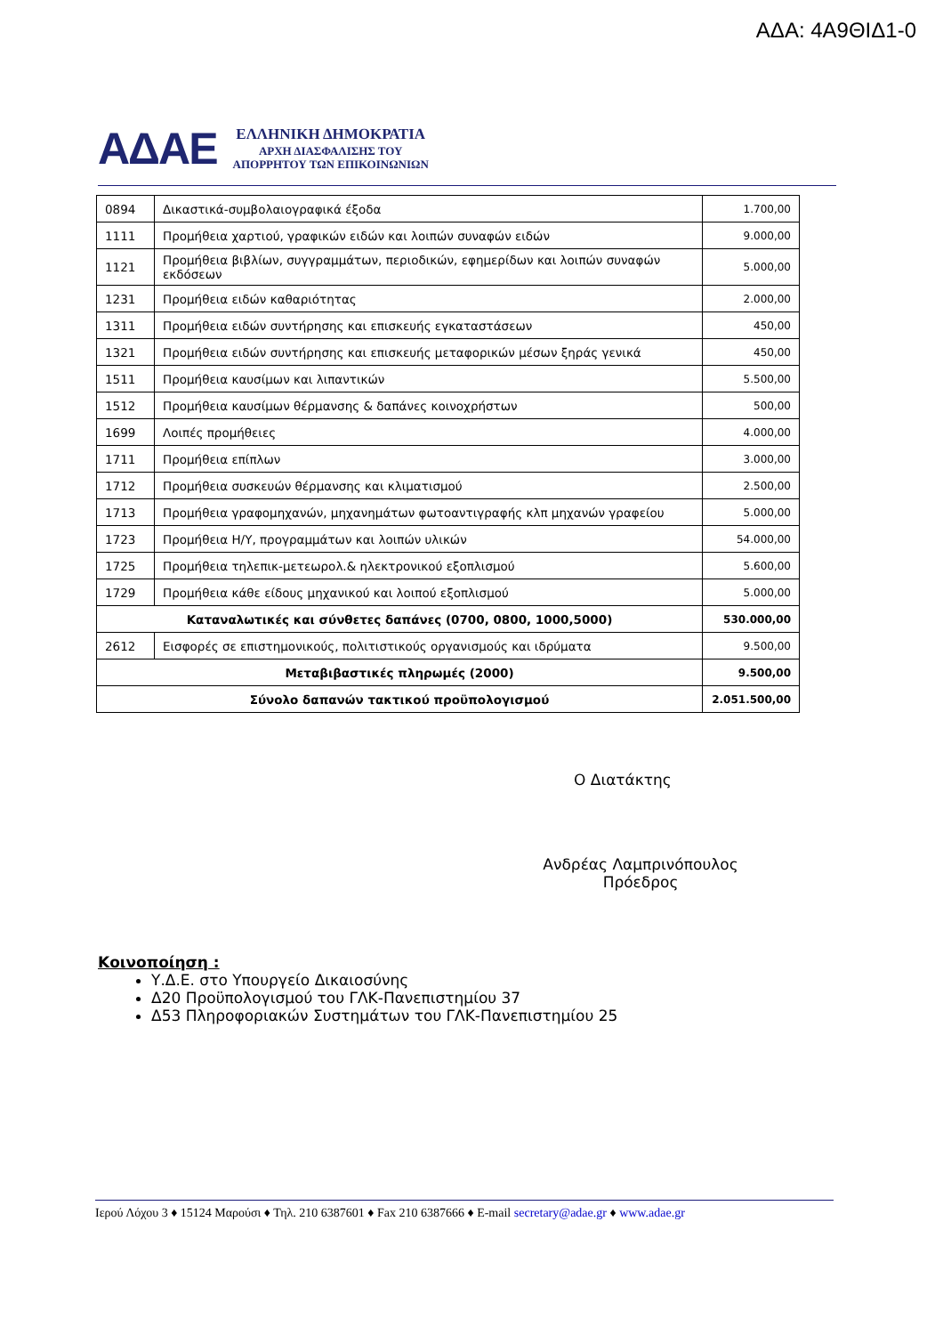ΑΔΑ: 4Α9ΘΙΔ1-0
ΑΔΑΕ
ΕΛΛΗΝΙΚΗ ΔΗΜΟΚΡΑΤΙΑ
ΑΡΧΗ ΔΙΑΣΦΑΛΙΣΗΣ ΤΟΥ
ΑΠΟΡΡΗΤΟΥ ΤΩΝ ΕΠΙΚΟΙΝΩΝΙΩΝ
| 0894 | Δικαστικά-συμβολαιογραφικά έξοδα | 1.700,00 |
| 1111 | Προμήθεια χαρτιού, γραφικών ειδών και λοιπών συναφών ειδών | 9.000,00 |
| 1121 | Προμήθεια βιβλίων, συγγραμμάτων, περιοδικών, εφημερίδων και λοιπών συναφών εκδόσεων | 5.000,00 |
| 1231 | Προμήθεια ειδών καθαριότητας | 2.000,00 |
| 1311 | Προμήθεια ειδών συντήρησης και επισκευής εγκαταστάσεων | 450,00 |
| 1321 | Προμήθεια ειδών συντήρησης και επισκευής μεταφορικών μέσων ξηράς γενικά | 450,00 |
| 1511 | Προμήθεια καυσίμων και λιπαντικών | 5.500,00 |
| 1512 | Προμήθεια καυσίμων θέρμανσης & δαπάνες κοινοχρήστων | 500,00 |
| 1699 | Λοιπές προμήθειες | 4.000,00 |
| 1711 | Προμήθεια επίπλων | 3.000,00 |
| 1712 | Προμήθεια συσκευών θέρμανσης και κλιματισμού | 2.500,00 |
| 1713 | Προμήθεια γραφομηχανών, μηχανημάτων φωτοαντιγραφής κλπ μηχανών γραφείου | 5.000,00 |
| 1723 | Προμήθεια Η/Υ, προγραμμάτων και λοιπών υλικών | 54.000,00 |
| 1725 | Προμήθεια τηλεπικ-μετεωρολ.& ηλεκτρονικού εξοπλισμού | 5.600,00 |
| 1729 | Προμήθεια κάθε είδους μηχανικού και λοιπού εξοπλισμού | 5.000,00 |
| Καταναλωτικές και σύνθετες δαπάνες (0700, 0800, 1000,5000) | | 530.000,00 |
| 2612 | Εισφορές σε επιστημονικούς, πολιτιστικούς οργανισμούς και ιδρύματα | 9.500,00 |
| Μεταβιβαστικές πληρωμές (2000) | | 9.500,00 |
| Σύνολο δαπανών τακτικού προϋπολογισμού | | 2.051.500,00 |
Ο Διατάκτης
Ανδρέας Λαμπρινόπουλος
Πρόεδρος
Κοινοποίηση :
Υ.Δ.Ε. στο Υπουργείο Δικαιοσύνης
Δ20 Προϋπολογισμού του ΓΛΚ-Πανεπιστημίου 37
Δ53 Πληροφοριακών Συστημάτων του ΓΛΚ-Πανεπιστημίου 25
Ιερού Λόχου 3 ♦ 15124 Μαρούσι ♦ Τηλ. 210 6387601 ♦ Fax 210 6387666 ♦ E-mail secretary@adae.gr ♦ www.adae.gr